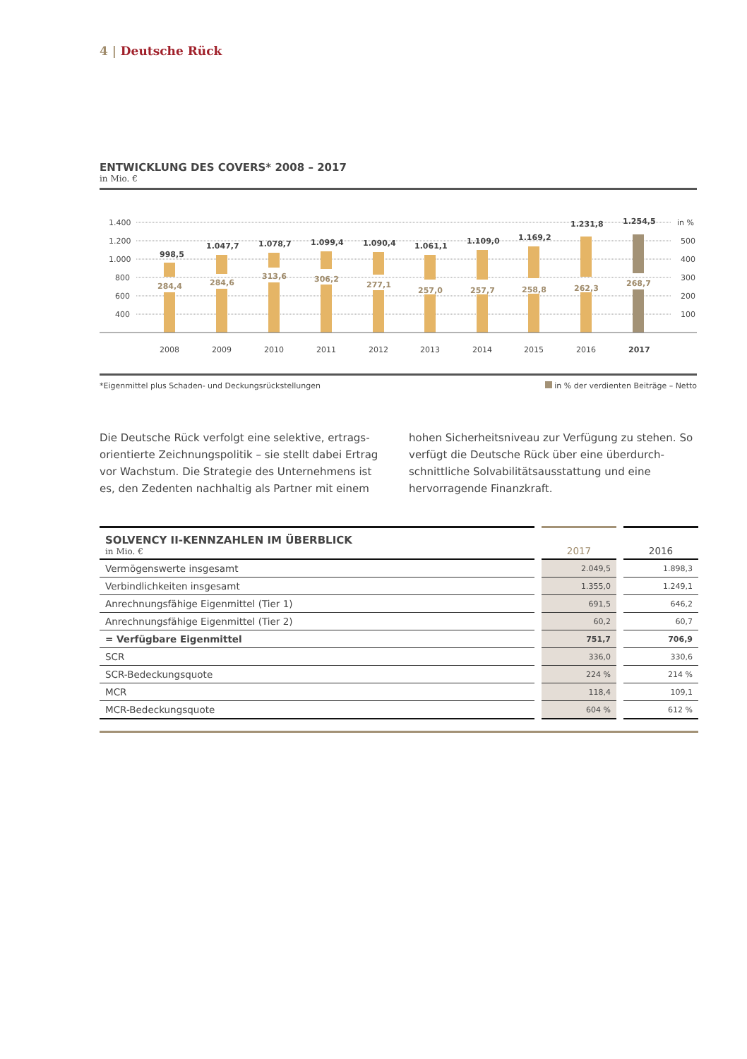4 | Deutsche Rück
ENTWICKLUNG DES COVERS* 2008 – 2017
in Mio. €
1.400
1.200
1.000
800
600
400
in %
500
400
300
200
100
998,5
1.047,7
1.078,7
1.099,4
1.090,4
1.061,1
1.109,0
1.169,2
1.231,8
1.254,5
284,4
284,6
313,6
306,2
277,1
257,0
257,7
258,8
262,3
268,7
2008
2009
2010
2011
2012
2013
2014
2015
2016
2017
*Eigenmittel plus Schaden- und Deckungsrückstellungen in % der verdienten Beiträge – Netto
Die Deutsche Rück verfolgt eine selektive, ertrags­orientierte Zeichnungspolitik – sie stellt dabei Ertrag vor Wachstum. Die Strategie des Unternehmens ist es, den Zedenten nachhaltig als Partner mit einem hohen Sicherheitsniveau zur Verfügung zu stehen. So verfügt die Deutsche Rück über eine überdurch­schnittliche Solvabilitätsausstattung und eine hervorragende Finanzkraft.
| SOLVENCY II-KENNZAHLEN IM ÜBERBLICK in Mio. € | | 2017 | | 2016 |
| Vermögenswerte insgesamt | | 2.049,5 | | 1.898,3 |
| Verbindlichkeiten insgesamt | | 1.355,0 | | 1.249,1 |
| Anrechnungsfähige Eigenmittel (Tier 1) | | 691,5 | | 646,2 |
| Anrechnungsfähige Eigenmittel (Tier 2) | | 60,2 | | 60,7 |
| = Verfügbare Eigenmittel | | 751,7 | | 706,9 |
| SCR | | 336,0 | | 330,6 |
| SCR-Bedeckungsquote | | 224 % | | 214 % |
| MCR | | 118,4 | | 109,1 |
| MCR-Bedeckungsquote | | 604 % | | 612 % |